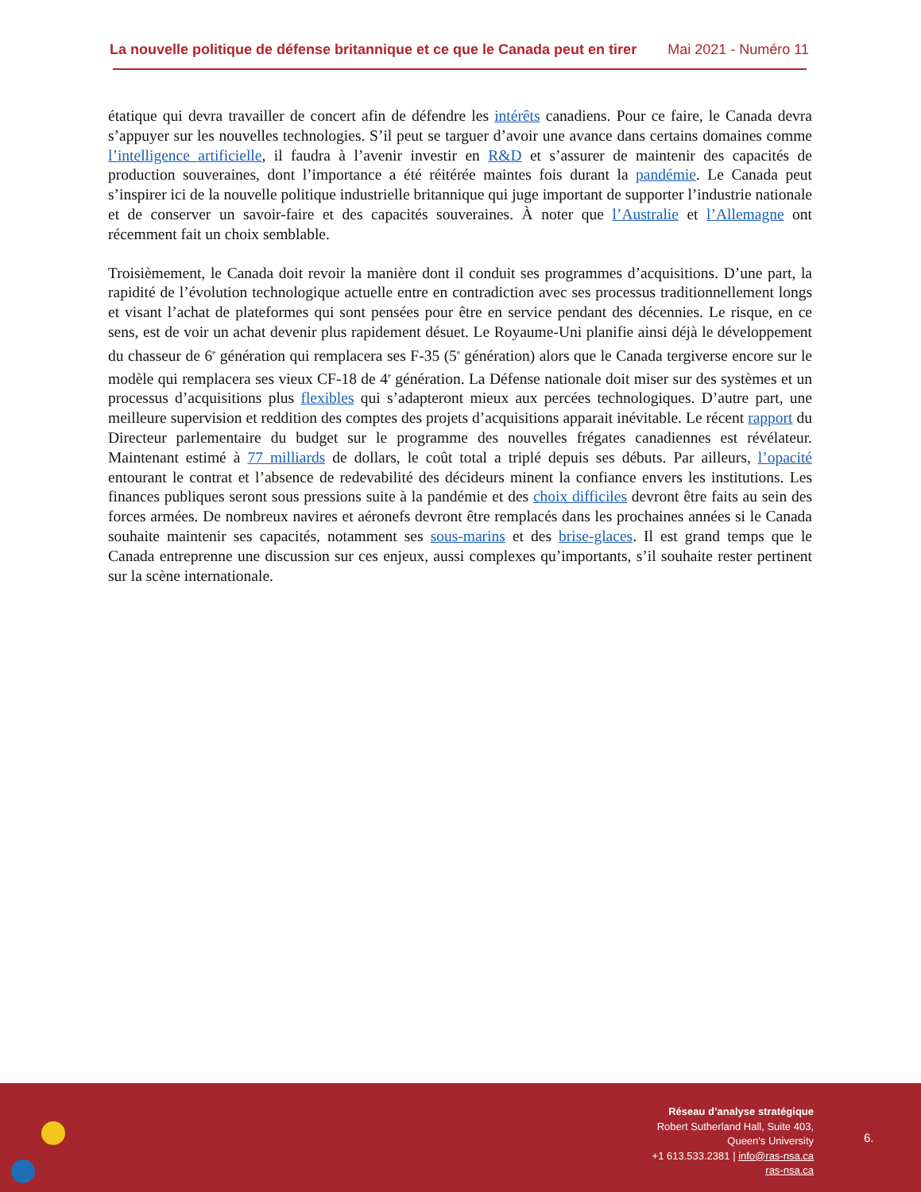La nouvelle politique de défense britannique et ce que le Canada peut en tirer Mai 2021 - Numéro 11
étatique qui devra travailler de concert afin de défendre les intérêts canadiens. Pour ce faire, le Canada devra s’appuyer sur les nouvelles technologies. S’il peut se targuer d’avoir une avance dans certains domaines comme l’intelligence artificielle, il faudra à l’avenir investir en R&D et s’assurer de maintenir des capacités de production souveraines, dont l’importance a été réitérée maintes fois durant la pandémie. Le Canada peut s’inspirer ici de la nouvelle politique industrielle britannique qui juge important de supporter l’industrie nationale et de conserver un savoir-faire et des capacités souveraines. À noter que l’Australie et l’Allemagne ont récemment fait un choix semblable.
Troisièmement, le Canada doit revoir la manière dont il conduit ses programmes d’acquisitions. D’une part, la rapidité de l’évolution technologique actuelle entre en contradiction avec ses processus traditionnellement longs et visant l’achat de plateformes qui sont pensées pour être en service pendant des décennies. Le risque, en ce sens, est de voir un achat devenir plus rapidement désuet. Le Royaume-Uni planifie ainsi déjà le développement du chasseur de 6<sup>e</sup> génération qui remplacera ses F-35 (5<sup>e</sup> génération) alors que le Canada tergiverse encore sur le modèle qui remplacera ses vieux CF-18 de 4<sup>e</sup> génération. La Défense nationale doit miser sur des systèmes et un processus d’acquisitions plus flexibles qui s’adapteront mieux aux percées technologiques. D’autre part, une meilleure supervision et reddition des comptes des projets d’acquisitions apparait inévitable. Le récent rapport du Directeur parlementaire du budget sur le programme des nouvelles frégates canadiennes est révélateur. Maintenant estimé à 77 milliards de dollars, le coût total a triplé depuis ses débuts. Par ailleurs, l’opacité entourant le contrat et l’absence de redevabilité des décideurs minent la confiance envers les institutions. Les finances publiques seront sous pressions suite à la pandémie et des choix difficiles devront être faits au sein des forces armées. De nombreux navires et aéronefs devront être remplacés dans les prochaines années si le Canada souhaite maintenir ses capacités, notamment ses sous-marins et des brise-glaces. Il est grand temps que le Canada entreprenne une discussion sur ces enjeux, aussi complexes qu’importants, s’il souhaite rester pertinent sur la scène internationale.
Réseau d’analyse stratégique
Robert Sutherland Hall, Suite 403,
Queen's University
+1 613.533.2381 | info@ras-nsa.ca
ras-nsa.ca
6.